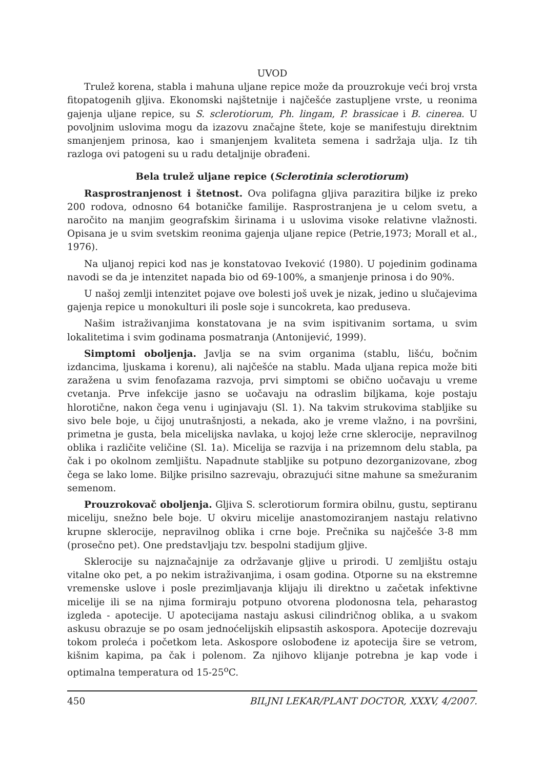UVOD
Trulež korena, stabla i mahuna uljane repice može da prouzrokuje veći broj vrsta fitopatogenih gljiva. Ekonomski najštetnije i najčešće zastupljene vrste, u reonima gajenja uljane repice, su S. sclerotiorum, Ph. lingam, P. brassicae i B. cinerea. U povoljnim uslovima mogu da izazovu značajne štete, koje se manifestuju direktnim smanjenjem prinosa, kao i smanjenjem kvaliteta semena i sadržaja ulja. Iz tih razloga ovi patogeni su u radu detaljnije obrađeni.
Bela trulež uljane repice (Sclerotinia sclerotiorum)
Rasprostranjenost i štetnost. Ova polifagna gljiva parazitira biljke iz preko 200 rodova, odnosno 64 botaničke familije. Rasprostranjena je u celom svetu, a naročito na manjim geografskim širinama i u uslovima visoke relativne vlažnosti. Opisana je u svim svetskim reonima gajenja uljane repice (Petrie,1973; Morall et al., 1976).
Na uljanoj repici kod nas je konstatovao Iveković (1980). U pojedinim godinama navodi se da je intenzitet napada bio od 69-100%, a smanjenje prinosa i do 90%.
U našoj zemlji intenzitet pojave ove bolesti još uvek je nizak, jedino u slučajevima gajenja repice u monokulturi ili posle soje i suncokreta, kao preduseva.
Našim istraživanjima konstatovana je na svim ispitivanim sortama, u svim lokalitetima i svim godinama posmatranja (Antonijević, 1999).
Simptomi oboljenja. Javlja se na svim organima (stablu, lišću, bočnim izdancima, ljuskama i korenu), ali najčešće na stablu. Mada uljana repica može biti zaražena u svim fenofazama razvoja, prvi simptomi se obično uočavaju u vreme cvetanja. Prve infekcije jasno se uočavaju na odraslim biljkama, koje postaju hlorotične, nakon čega venu i uginjavaju (Sl. 1). Na takvim strukovima stabljike su sivo bele boje, u čijoj unutrašnjosti, a nekada, ako je vreme vlažno, i na površini, primetna je gusta, bela micelijska navlaka, u kojoj leže crne sklerocije, nepravilnog oblika i različite veličine (Sl. 1a). Micelija se razvija i na prizemnom delu stabla, pa čak i po okolnom zemljištu. Napadnute stabljike su potpuno dezorganizovane, zbog čega se lako lome. Biljke prisilno sazrevaju, obrazujući sitne mahune sa smežuranim semenom.
Prouzrokovač oboljenja. Gljiva S. sclerotiorum formira obilnu, gustu, septiranu miceliju, snežno bele boje. U okviru micelije anastomoziranjem nastaju relativno krupne sklerocije, nepravilnog oblika i crne boje. Prečnika su najčešće 3-8 mm (prosečno pet). One predstavljaju tzv. bespolni stadijum gljive.
Sklerocije su najznačajnije za održavanje gljive u prirodi. U zemljištu ostaju vitalne oko pet, a po nekim istraživanjima, i osam godina. Otporne su na ekstremne vremenske uslove i posle prezimljavanja klijaju ili direktno u začetak infektivne micelije ili se na njima formiraju potpuno otvorena plodonosna tela, peharastog izgleda - apotecije. U apotecijama nastaju askusi cilindričnog oblika, a u svakom askusu obrazuje se po osam jednoćelijskih elipsastih askospora. Apotecije dozrevaju tokom proleća i početkom leta. Askospore oslobođene iz apotecija šire se vetrom, kišnim kapima, pa čak i polenom. Za njihovo klijanje potrebna je kap vode i optimalna temperatura od 15-25<sup>o</sup>C.
450 BILJNI LEKAR/PLANT DOCTOR, XXXV, 4/2007.